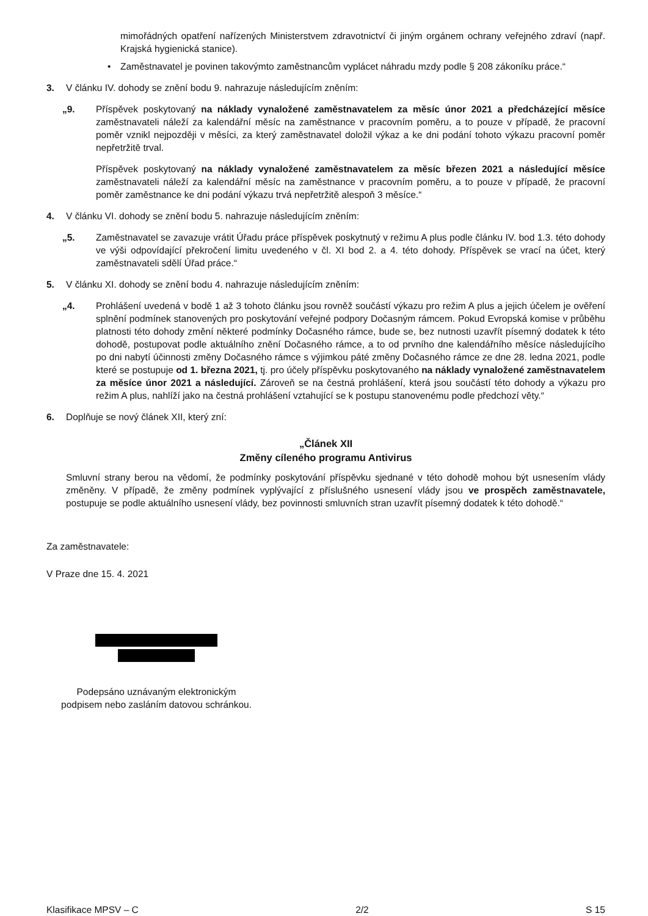mimořádných opatření nařízených Ministerstvem zdravotnictví či jiným orgánem ochrany veřejného zdraví (např. Krajská hygienická stanice).
• Zaměstnavatel je povinen takovýmto zaměstnancům vyplácet náhradu mzdy podle § 208 zákoníku práce.“
3. V článku IV. dohody se znění bodu 9. nahrazuje následujícím zněním:
„9. Příspěvek poskytovaný na náklady vynaložené zaměstnavatelem za měsíc únor 2021 a předcházející měsíce zaměstnavateli náleží za kalendářní měsíc na zaměstnance v pracovním poměru, a to pouze v případě, že pracovní poměr vznikl nejpozději v měsíci, za který zaměstnavatel doložil výkaz a ke dni podání tohoto výkazu pracovní poměr nepřetržitě trval.
Příspěvek poskytovaný na náklady vynaložené zaměstnavatelem za měsíc březen 2021 a následující měsíce zaměstnavateli náleží za kalendářní měsíc na zaměstnance v pracovním poměru, a to pouze v případě, že pracovní poměr zaměstnance ke dni podání výkazu trvá nepřetržitě alespoň 3 měsíce.“
4. V článku VI. dohody se znění bodu 5. nahrazuje následujícím zněním:
„5. Zaměstnavatel se zavazuje vrátit Úřadu práce příspěvek poskytnutý v režimu A plus podle článku IV. bod 1.3. této dohody ve výši odpovídající překročení limitu uvedeného v čl. XI bod 2. a 4. této dohody. Příspěvek se vrací na účet, který zaměstnavateli sdělí Úřad práce.“
5. V článku XI. dohody se znění bodu 4. nahrazuje následujícím zněním:
„4. Prohlášení uvedená v bodě 1 až 3 tohoto článku jsou rovněž součástí výkazu pro režim A plus a jejich účelem je ověření splnění podmínek stanovených pro poskytování veřejné podpory Dočasným rámcem. Pokud Evropská komise v průběhu platnosti této dohody změní některé podmínky Dočasného rámce, bude se, bez nutnosti uzavřít písemný dodatek k této dohodě, postupovat podle aktuálního znění Dočasného rámce, a to od prvního dne kalendářního měsíce následujícího po dni nabytí účinnosti změny Dočasného rámce s výjimkou páté změny Dočasného rámce ze dne 28. ledna 2021, podle které se postupuje od 1. března 2021, tj. pro účely příspěvku poskytovaného na náklady vynaložené zaměstnavatelem za měsíce únor 2021 a následující. Zároveň se na čestná prohlášení, která jsou součástí této dohody a výkazu pro režim A plus, nahlíží jako na čestná prohlášení vztahující se k postupu stanovenému podle předchozí věty.“
6. Doplňuje se nový článek XII, který zní:
„Článek XII
Změny cíleného programu Antivirus
Smluvní strany berou na vědomí, že podmínky poskytování příspěvku sjednané v této dohodě mohou být usnesením vlády změněny. V případě, že změny podmínek vyplývající z příslušného usnesení vlády jsou ve prospěch zaměstnavatele, postupuje se podle aktuálního usnesení vlády, bez povinnosti smluvních stran uzavřít písemný dodatek k této dohodě.“
Za zaměstnavatele:
V Praze dne 15. 4. 2021
Podepsáno uznávaným elektronickým
podpisem nebo zasláním datovou schránkou.
Klasifikace MPSV – C 2/2 S 15